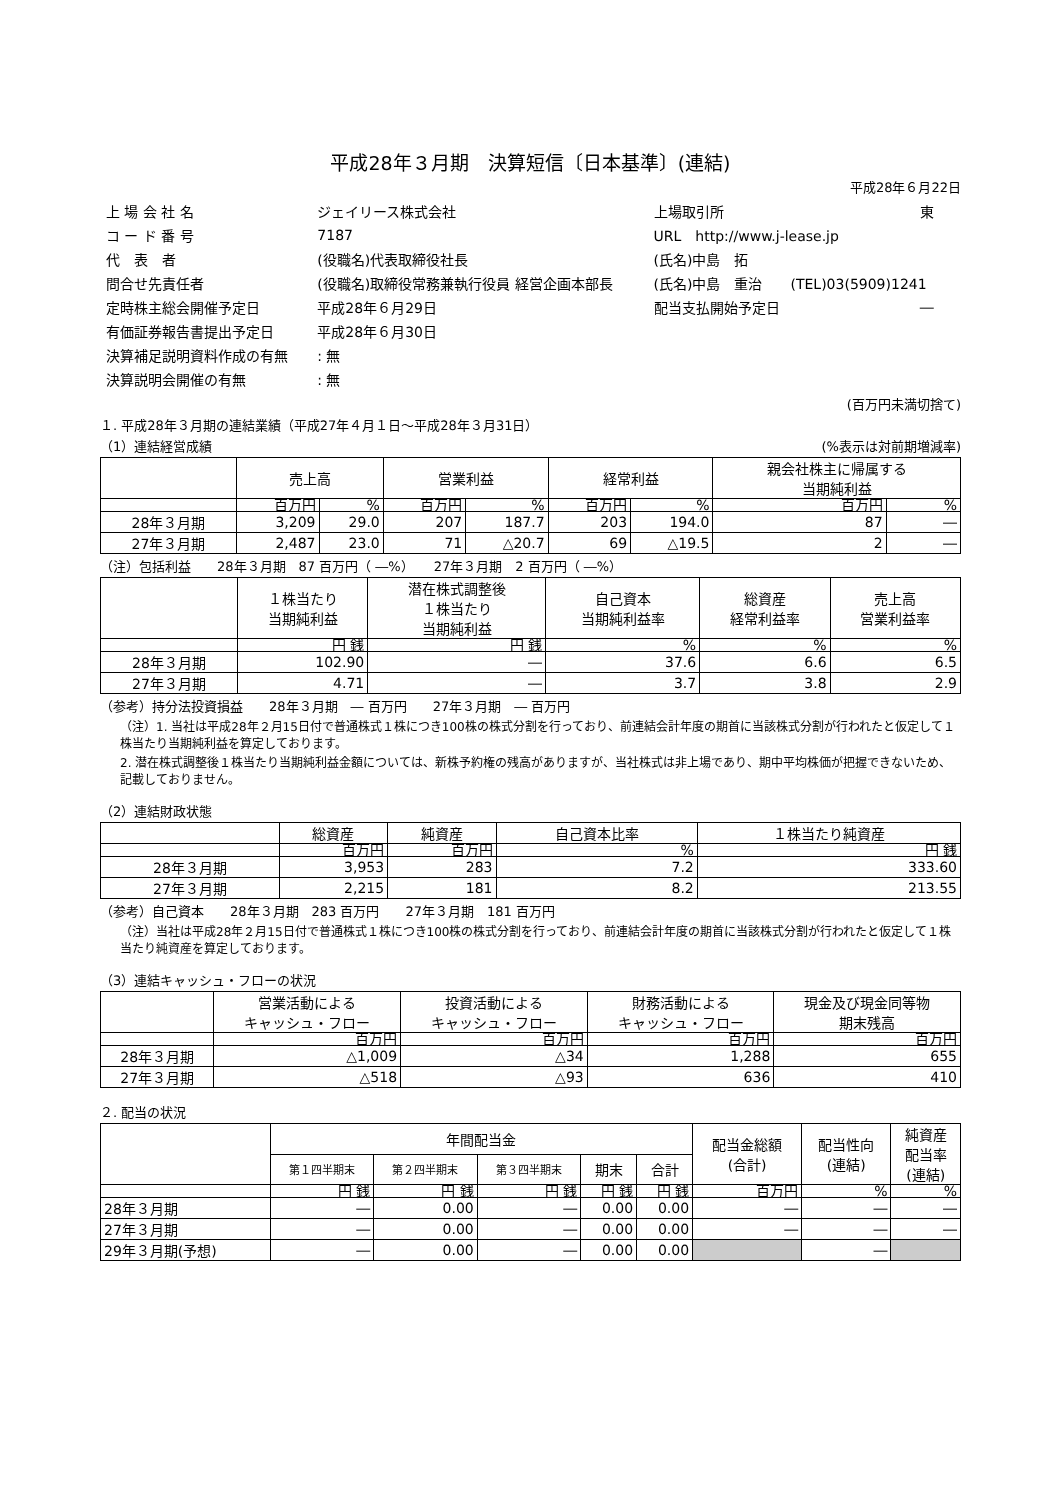平成28年３月期　決算短信〔日本基準〕(連結)
平成28年６月22日
| 上 場 会 社 名 | ジェイリース株式会社 | 上場取引所 | 東 |
| コ ー ド 番 号 | 7187 | URL http://www.j-lease.jp | |
| 代 表 者 | (役職名)代表取締役社長 | (氏名)中島 拓 | |
| 問合せ先責任者 | (役職名)取締役常務兼執行役員 経営企画本部長 | (氏名)中島 重治 (TEL)03(5909)1241 | |
| 定時株主総会開催予定日 | 平成28年６月29日 | 配当支払開始予定日 | ― |
| 有価証券報告書提出予定日 | 平成28年６月30日 | | |
| 決算補足説明資料作成の有無 | : 無 | | |
| 決算説明会開催の有無 | : 無 | | |
(百万円未満切捨て)
１. 平成28年３月期の連結業績（平成27年４月１日～平成28年３月31日）
（1）連結経営成績 (%表示は対前期増減率)
| | 売上高 | | 営業利益 | | 経常利益 | | 親会社株主に帰属する 当期純利益 | |
| --- | --- | --- | --- | --- | --- | --- | --- | --- |
| | 百万円 | % | 百万円 | % | 百万円 | % | 百万円 | % |
| 28年３月期 | 3,209 | 29.0 | 207 | 187.7 | 203 | 194.0 | 87 | ― |
| 27年３月期 | 2,487 | 23.0 | 71 | △20.7 | 69 | △19.5 | 2 | ― |
（注）包括利益　　28年３月期　87 百万円（ ―%）　　27年３月期　2 百万円（ ―%）
| | １株当たり 当期純利益 | 潜在株式調整後 １株当たり 当期純利益 | 自己資本 当期純利益率 | 総資産 経常利益率 | 売上高 営業利益率 |
| --- | --- | --- | --- | --- | --- |
| | 円 銭 | 円 銭 | % | % | % |
| 28年３月期 | 102.90 | ― | 37.6 | 6.6 | 6.5 |
| 27年３月期 | 4.71 | ― | 3.7 | 3.8 | 2.9 |
（参考）持分法投資損益　　28年３月期　― 百万円　　27年３月期　― 百万円
（注）1. 当社は平成28年２月15日付で普通株式１株につき100株の株式分割を行っており、前連結会計年度の期首に当該株式分割が行われたと仮定して１株当たり当期純利益を算定しております。
2. 潜在株式調整後１株当たり当期純利益金額については、新株予約権の残高がありますが、当社株式は非上場であり、期中平均株価が把握できないため、記載しておりません。
（2）連結財政状態
| | 総資産 | 純資産 | 自己資本比率 | １株当たり純資産 |
| --- | --- | --- | --- | --- |
| | 百万円 | 百万円 | % | 円 銭 |
| 28年３月期 | 3,953 | 283 | 7.2 | 333.60 |
| 27年３月期 | 2,215 | 181 | 8.2 | 213.55 |
（参考）自己資本　　28年３月期　283 百万円　　27年３月期　181 百万円
（注）当社は平成28年２月15日付で普通株式１株につき100株の株式分割を行っており、前連結会計年度の期首に当該株式分割が行われたと仮定して１株当たり純資産を算定しております。
（3）連結キャッシュ・フローの状況
| | 営業活動による キャッシュ・フロー | 投資活動による キャッシュ・フロー | 財務活動による キャッシュ・フロー | 現金及び現金同等物 期末残高 |
| --- | --- | --- | --- | --- |
| | 百万円 | 百万円 | 百万円 | 百万円 |
| 28年３月期 | △1,009 | △34 | 1,288 | 655 |
| 27年３月期 | △518 | △93 | 636 | 410 |
２. 配当の状況
| | 年間配当金 | | | | | 配当金総額 (合計) | 配当性向 (連結) | 純資産 配当率 (連結) |
| --- | --- | --- | --- | --- | --- | --- | --- | --- |
| | 第１四半期末 | 第２四半期末 | 第３四半期末 | 期末 | 合計 | | | |
| | 円 銭 | 円 銭 | 円 銭 | 円 銭 | 円 銭 | 百万円 | % | % |
| 28年３月期 | ― | 0.00 | ― | 0.00 | 0.00 | ― | ― | ― |
| 27年３月期 | ― | 0.00 | ― | 0.00 | 0.00 | ― | ― | ― |
| 29年３月期(予想) | ― | 0.00 | ― | 0.00 | 0.00 | | ― | |